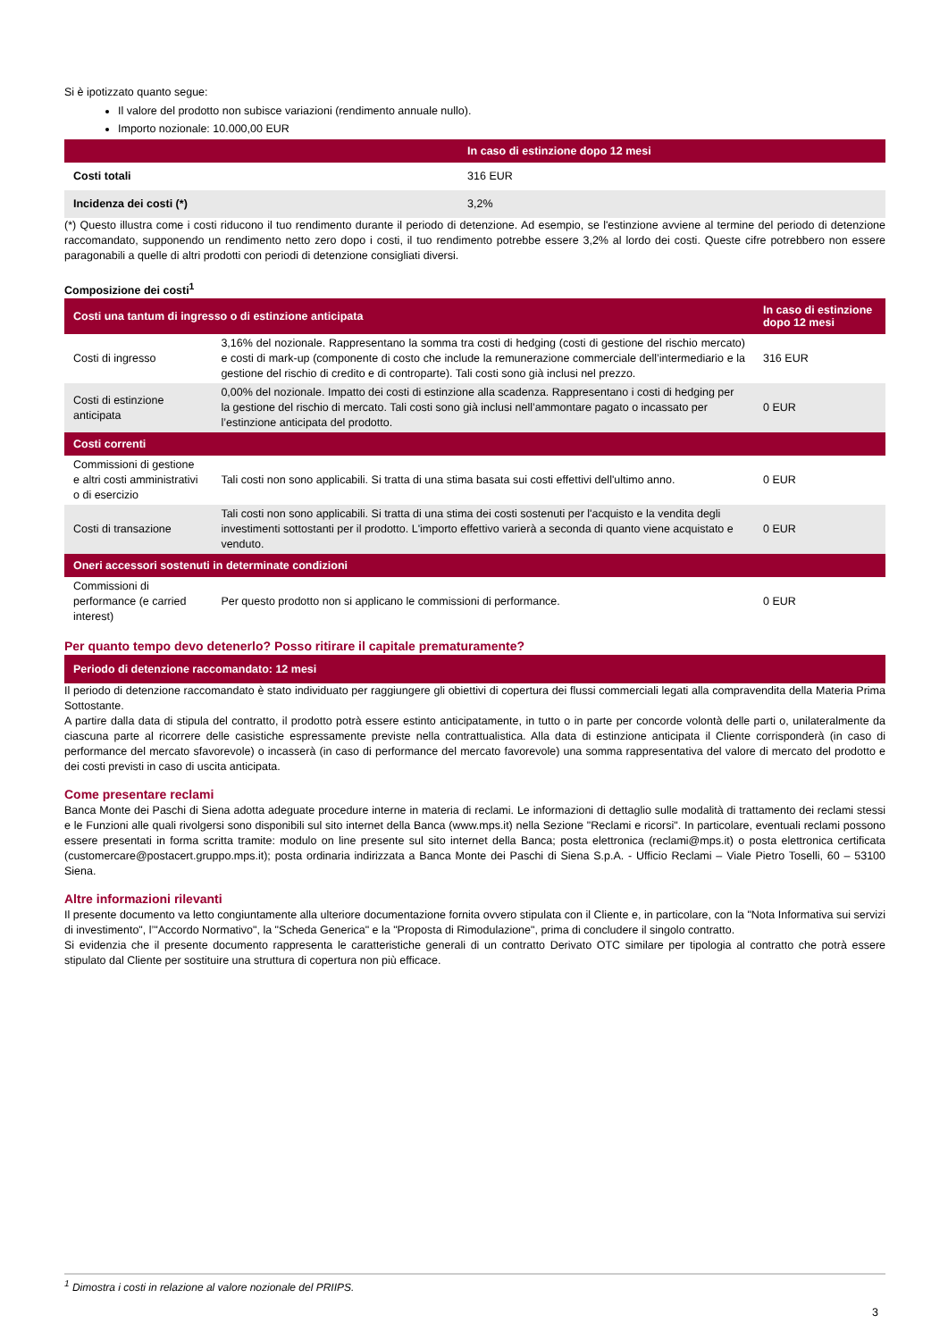Si è ipotizzato quanto segue:
Il valore del prodotto non subisce variazioni (rendimento annuale nullo).
Importo nozionale: 10.000,00 EUR
| | In caso di estinzione dopo 12 mesi |
| --- | --- |
| Costi totali | 316 EUR |
| Incidenza dei costi (*) | 3,2% |
(*) Questo illustra come i costi riducono il tuo rendimento durante il periodo di detenzione. Ad esempio, se l'estinzione avviene al termine del periodo di detenzione raccomandato, supponendo un rendimento netto zero dopo i costi, il tuo rendimento potrebbe essere 3,2% al lordo dei costi. Queste cifre potrebbero non essere paragonabili a quelle di altri prodotti con periodi di detenzione consigliati diversi.
Composizione dei costi<sup>1</sup>
| Costi una tantum di ingresso o di estinzione anticipata | | In caso di estinzione dopo 12 mesi |
| --- | --- | --- |
| Costi di ingresso | 3,16% del nozionale. Rappresentano la somma tra costi di hedging (costi di gestione del rischio mercato) e costi di mark-up (componente di costo che include la remunerazione commerciale dell’intermediario e la gestione del rischio di credito e di controparte). Tali costi sono già inclusi nel prezzo. | 316 EUR |
| Costi di estinzione anticipata | 0,00% del nozionale. Impatto dei costi di estinzione alla scadenza. Rappresentano i costi di hedging per la gestione del rischio di mercato. Tali costi sono già inclusi nell’ammontare pagato o incassato per l’estinzione anticipata del prodotto. | 0 EUR |
| Costi correnti | | |
| Commissioni di gestione e altri costi amministrativi o di esercizio | Tali costi non sono applicabili. Si tratta di una stima basata sui costi effettivi dell'ultimo anno. | 0 EUR |
| Costi di transazione | Tali costi non sono applicabili. Si tratta di una stima dei costi sostenuti per l'acquisto e la vendita degli investimenti sottostanti per il prodotto. L'importo effettivo varierà a seconda di quanto viene acquistato e venduto. | 0 EUR |
| Oneri accessori sostenuti in determinate condizioni | | |
| Commissioni di performance (e carried interest) | Per questo prodotto non si applicano le commissioni di performance. | 0 EUR |
Per quanto tempo devo detenerlo? Posso ritirare il capitale prematuramente?
| Periodo di detenzione raccomandato: 12 mesi |
| --- |
Il periodo di detenzione raccomandato è stato individuato per raggiungere gli obiettivi di copertura dei flussi commerciali legati alla compravendita della Materia Prima Sottostante.
A partire dalla data di stipula del contratto, il prodotto potrà essere estinto anticipatamente, in tutto o in parte per concorde volontà delle parti o, unilateralmente da ciascuna parte al ricorrere delle casistiche espressamente previste nella contrattualistica. Alla data di estinzione anticipata il Cliente corrisponderà (in caso di performance del mercato sfavorevole) o incasserà (in caso di performance del mercato favorevole) una somma rappresentativa del valore di mercato del prodotto e dei costi previsti in caso di uscita anticipata.
Come presentare reclami
Banca Monte dei Paschi di Siena adotta adeguate procedure interne in materia di reclami. Le informazioni di dettaglio sulle modalità di trattamento dei reclami stessi e le Funzioni alle quali rivolgersi sono disponibili sul sito internet della Banca (www.mps.it) nella Sezione "Reclami e ricorsi". In particolare, eventuali reclami possono essere presentati in forma scritta tramite: modulo on line presente sul sito internet della Banca; posta elettronica (reclami@mps.it) o posta elettronica certificata (customercare@postacert.gruppo.mps.it); posta ordinaria indirizzata a Banca Monte dei Paschi di Siena S.p.A. - Ufficio Reclami – Viale Pietro Toselli, 60 – 53100 Siena.
Altre informazioni rilevanti
Il presente documento va letto congiuntamente alla ulteriore documentazione fornita ovvero stipulata con il Cliente e, in particolare, con la "Nota Informativa sui servizi di investimento", l’"Accordo Normativo", la "Scheda Generica" e la "Proposta di Rimodulazione", prima di concludere il singolo contratto.
Si evidenzia che il presente documento rappresenta le caratteristiche generali di un contratto Derivato OTC similare per tipologia al contratto che potrà essere stipulato dal Cliente per sostituire una struttura di copertura non più efficace.
<sup>1</sup> Dimostra i costi in relazione al valore nozionale del PRIIPS.
3